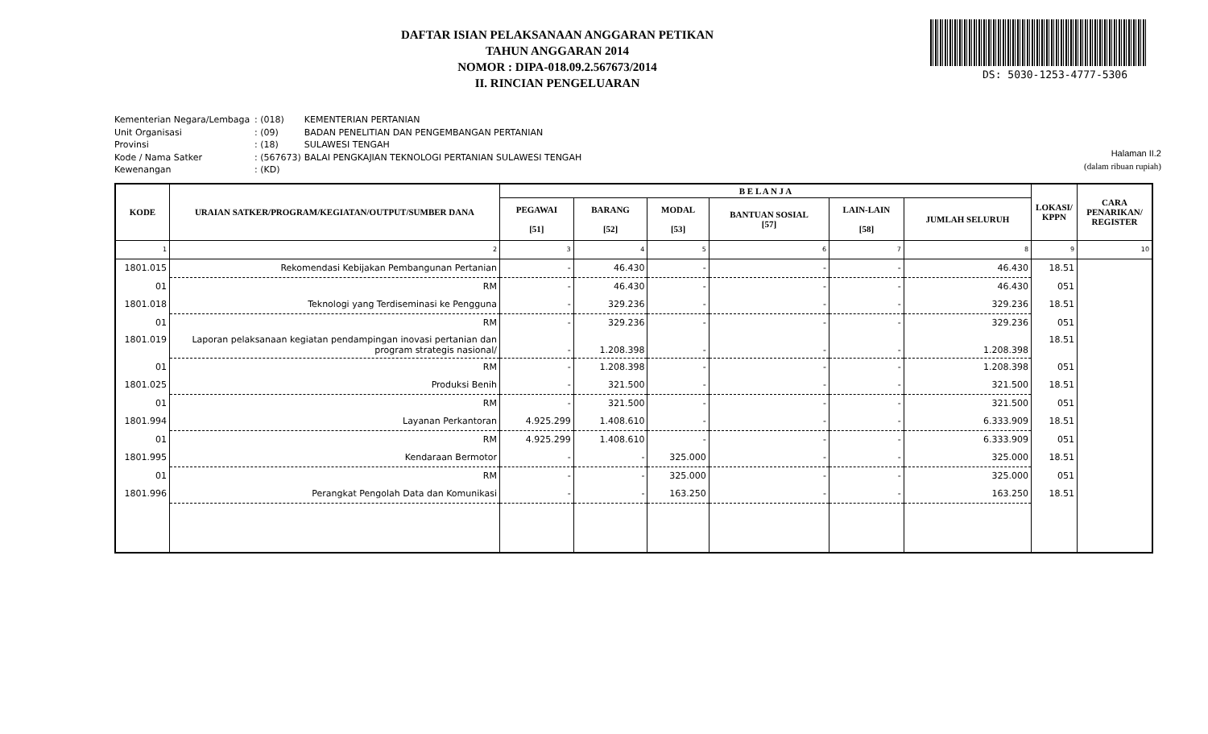DAFTAR ISIAN PELAKSANAAN ANGGARAN PETIKAN
TAHUN ANGGARAN 2014
NOMOR : DIPA-018.09.2.567673/2014
II. RINCIAN PENGELUARAN
DS: 5030-1253-4777-5306
| Kementerian Negara/Lembaga | : (018) | KEMENTERIAN PERTANIAN |
| Unit Organisasi | : (09) | BADAN PENELITIAN DAN PENGEMBANGAN PERTANIAN |
| Provinsi | : (18) | SULAWESI TENGAH |
| Kode / Nama Satker | : (567673) | BALAI PENGKAJIAN TEKNOLOGI PERTANIAN SULAWESI TENGAH |
| Kewenangan | : (KD) | |
Halaman II.2
(dalam ribuan rupiah)
| KODE | URAIAN SATKER/PROGRAM/KEGIATAN/OUTPUT/SUMBER DANA | B E L A N J A | | | | | | LOKASI/ KPPN | CARA PENARIKAN/ REGISTER |
| --- | --- | --- | --- | --- | --- | --- | --- | --- | --- |
| | | PEGAWAI [51] | BARANG [52] | MODAL [53] | BANTUAN SOSIAL [57] | LAIN-LAIN [58] | JUMLAH SELURUH | | |
| 1 | 2 | 3 | 4 | 5 | 6 | 7 | 8 | 9 | 10 |
| 1801.015 | Rekomendasi Kebijakan Pembangunan Pertanian | - | 46.430 | - | - | - | 46.430 | 18.51 | |
| 01 | RM | - | 46.430 | - | - | - | 46.430 | 051 | |
| 1801.018 | Teknologi yang Terdiseminasi ke Pengguna | - | 329.236 | - | - | - | 329.236 | 18.51 | |
| 01 | RM | - | 329.236 | - | - | - | 329.236 | 051 | |
| 1801.019 | Laporan pelaksanaan kegiatan pendampingan inovasi pertanian dan program strategis nasional/ | - | 1.208.398 | - | - | - | 1.208.398 | 18.51 | |
| 01 | RM | - | 1.208.398 | - | - | - | 1.208.398 | 051 | |
| 1801.025 | Produksi Benih | - | 321.500 | - | - | - | 321.500 | 18.51 | |
| 01 | RM | - | 321.500 | - | - | - | 321.500 | 051 | |
| 1801.994 | Layanan Perkantoran | 4.925.299 | 1.408.610 | - | - | - | 6.333.909 | 18.51 | |
| 01 | RM | 4.925.299 | 1.408.610 | - | - | - | 6.333.909 | 051 | |
| 1801.995 | Kendaraan Bermotor | - | - | 325.000 | - | - | 325.000 | 18.51 | |
| 01 | RM | - | - | 325.000 | - | - | 325.000 | 051 | |
| 1801.996 | Perangkat Pengolah Data dan Komunikasi | - | - | 163.250 | - | - | 163.250 | 18.51 | |